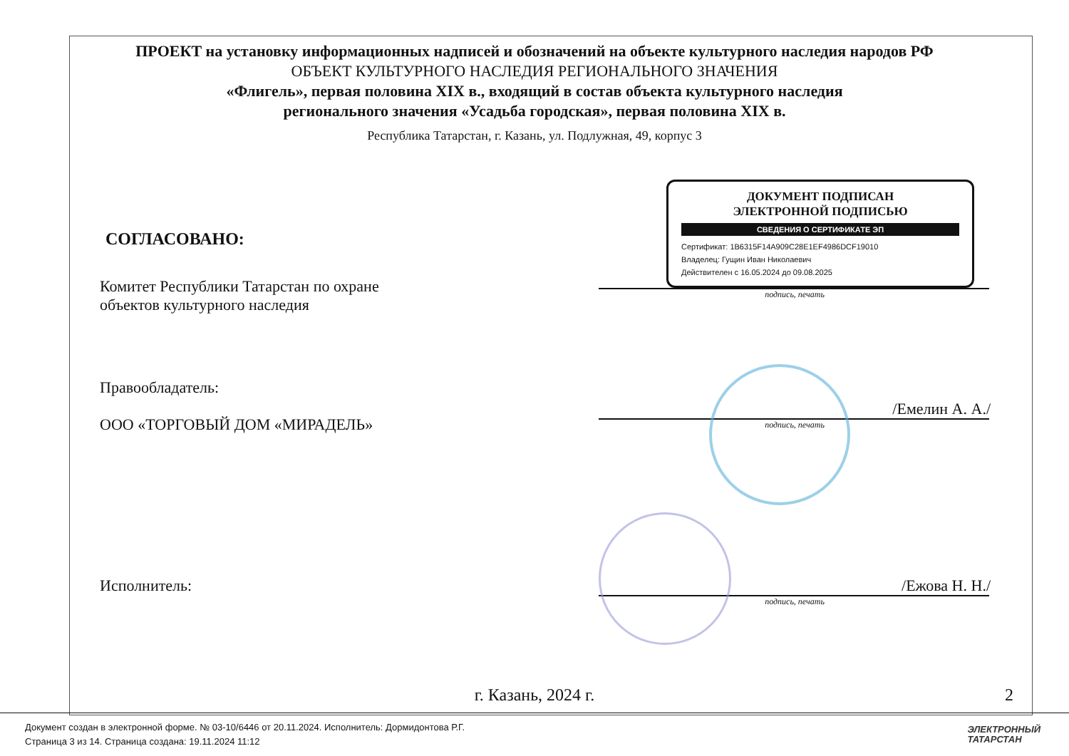ПРОЕКТ на установку информационных надписей и обозначений на объекте культурного наследия народов РФ
ОБЪЕКТ КУЛЬТУРНОГО НАСЛЕДИЯ РЕГИОНАЛЬНОГО ЗНАЧЕНИЯ
«Флигель», первая половина XIX в., входящий в состав объекта культурного наследия
регионального значения «Усадьба городская», первая половина XIX в.
Республика Татарстан, г. Казань, ул. Подлужная, 49, корпус 3
СОГЛАСОВАНО:
Комитет Республики Татарстан по охране
объектов культурного наследия
ДОКУМЕНТ ПОДПИСАН
ЭЛЕКТРОННОЙ ПОДПИСЬЮ
СВЕДЕНИЯ О СЕРТИФИКАТЕ ЭП
Сертификат: 1B6315F14A909C28E1EF4986DCF19010
Владелец: Гущин Иван Николаевич
Действителен с 16.05.2024 до 09.08.2025
подпись, печать
Правообладатель:
ООО «ТОРГОВЫЙ ДОМ «МИРАДЕЛЬ»
/Емелин А. А./
подпись, печать
Исполнитель: /Ежова Н. Н./
подпись, печать
г. Казань, 2024 г. 2
Документ создан в электронной форме. № 03-10/6446 от 20.11.2024. Исполнитель: Дормидонтова Р.Г.
Страница 3 из 14. Страница создана: 19.11.2024 11:12
ЭЛЕКТРОННЫЙ
ТАТАРСТАН